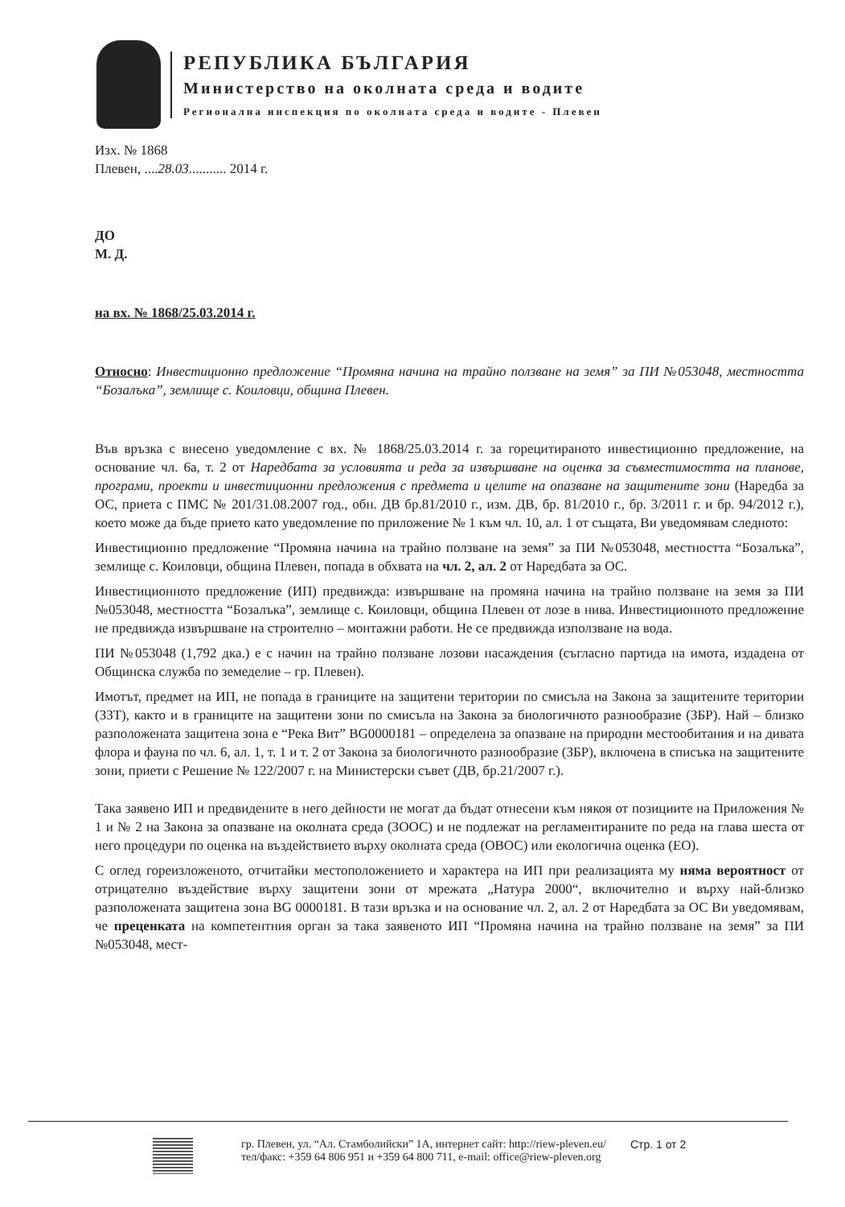РЕПУБЛИКА БЪЛГАРИЯ
Министерство на околната среда и водите
Регионална инспекция по околната среда и водите - Плевен
Изх. № 1868
Плевен, ....28.03........... 2014 г.
ДО
М. Д.
на вх. № 1868/25.03.2014 г.
Относно: Инвестиционно предложение “Промяна начина на трайно ползване на земя” за ПИ №053048, местността “Бозалъка”, землище с. Коиловци, община Плевен.
Във връзка с внесено уведомление с вх. № 1868/25.03.2014 г. за горецитираното инвестиционно предложение, на основание чл. 6а, т. 2 от Наредбата за условията и реда за извършване на оценка за съвместимостта на планове, програми, проекти и инвестиционни предложения с предмета и целите на опазване на защитените зони (Наредба за ОС, приета с ПМС № 201/31.08.2007 год., обн. ДВ бр.81/2010 г., изм. ДВ, бр. 81/2010 г., бр. 3/2011 г. и бр. 94/2012 г.), което може да бъде прието като уведомление по приложение № 1 към чл. 10, ал. 1 от същата, Ви уведомявам следното:
Инвестиционно предложение “Промяна начина на трайно ползване на земя” за ПИ №053048, местността “Бозалъка”, землище с. Коиловци, община Плевен, попада в обхвата на чл. 2, ал. 2 от Наредбата за ОС.
Инвестиционното предложение (ИП) предвижда: извършване на промяна начина на трайно ползване на земя за ПИ №053048, местността “Бозалъка”, землище с. Коиловци, община Плевен от лозе в нива. Инвестиционното предложение не предвижда извършване на строително – монтажни работи. Не се предвижда използване на вода.
ПИ №053048 (1,792 дка.) е с начин на трайно ползване лозови насаждения (съгласно партида на имота, издадена от Общинска служба по земеделие – гр. Плевен).
Имотът, предмет на ИП, не попада в границите на защитени територии по смисъла на Закона за защитените територии (ЗЗТ), както и в границите на защитени зони по смисъла на Закона за биологичното разнообразие (ЗБР). Най – близко разположената защитена зона е “Река Вит” BG0000181 – определена за опазване на природни местообитания и на дивата флора и фауна по чл. 6, ал. 1, т. 1 и т. 2 от Закона за биологичното разнообразие (ЗБР), включена в списъка на защитените зони, приети с Решение № 122/2007 г. на Министерски съвет (ДВ, бр.21/2007 г.).
Така заявено ИП и предвидените в него дейности не могат да бъдат отнесени към някоя от позициите на Приложения № 1 и № 2 на Закона за опазване на околната среда (ЗООС) и не подлежат на регламентираните по реда на глава шеста от него процедури по оценка на въздействието върху околната среда (ОВОС) или екологична оценка (ЕО).
С оглед гореизложеното, отчитайки местоположението и характера на ИП при реализацията му няма вероятност от отрицателно въздействие върху защитени зони от мрежата „Натура 2000“, включително и върху най-близко разположената защитена зона BG 0000181. В тази връзка и на основание чл. 2, ал. 2 от Наредбата за ОС Ви уведомявам, че преценката на компетентния орган за така заявеното ИП “Промяна начина на трайно ползване на земя” за ПИ №053048, мест-
гр. Плевен, ул. “Ал. Стамболийски” 1А, интернет сайт: http://riew-pleven.eu/
тел/факс: +359 64 806 951 и +359 64 800 711, e-mail: office@riew-pleven.org
Стр. 1 от 2